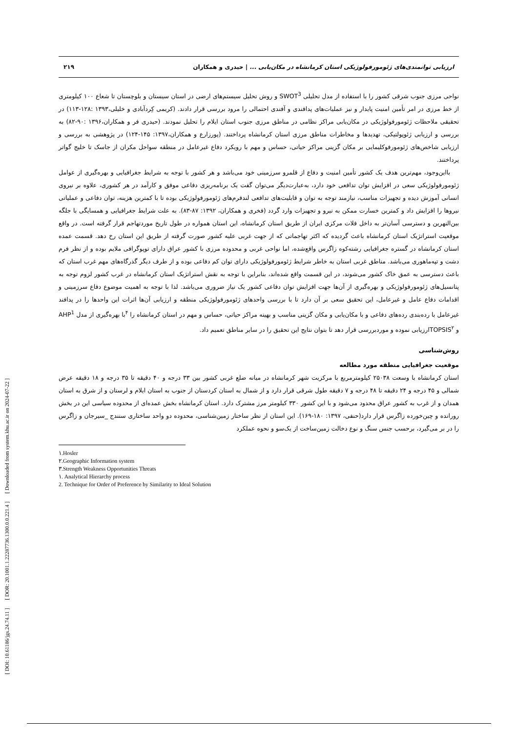[ DOI: 10.61186/jgs.24.74.11 ] [ DOR: 20.1001.1.22287736.1300.0.0.221.4 ] [ Downloaded from system.khu.ac.ir on 2024-07-22 ]
۲۱۹ ارزیابی توانمندی‌های ژئومورفولوژیکی استان کرمانشاه در مکان‌یابی ... | حیدری و همکاران
نواحی مرزی جنوب شرقی کشور را با استفاده از مدل تحلیلی SWOT<sup>3</sup> و روش تحلیل سیستم‌های ارضی در استان سیستان و بلوچستان تا شعاع ۱۰۰ کیلومتری از خط مرزی در امر تأمین امنیت پایدار و نیز عملیات‌های پدافندی و آفندی احتمالی را مرود بررسی قرار دادند. (کریمی کِردآبادی و خلیلی،۱۳۹۳ :۱۲۸-۱۱۳) در تحقیقی ملاحظات ژئومورفولوژیکی در مکان‌یابی مراکز نظامی در مناطق مرزی جنوب استان ایلام را تحلیل نمودند. (حیدری فر و همکاران،۱۳۹۶ :۹۰-۸۲) به بررسی و ارزیابی ژئوپولتیکی، تهدیدها و مخاطرات مناطق مرزی استان کرمانشاه پرداختند. (پورزارع و همکاران،۱۳۹۷: ۱۴۵-۱۲۴) در پژوهشی به بررسی و ارزیابی شاخص‌های ژئومورفوکلیمایی بر مکان گزینی مراکز حیاتی، حساس و مهم با رویکرد دفاع غیرعامل در منطقه سواحل مکران از جاسک تا خلیج گواتر پرداختند.
بااین‌وجود، مهم‌ترین هدف یک کشور تأمین امنیت و دفاع از قلمرو سرزمینی خود می‌باشد و هر کشور با توجه به شرایط جغرافیایی و بهره‌گیری از عوامل ژئومورفولوژیکی سعی در افزایش توان تدافعی خود دارد، به‌عبارت‌دیگر می‌توان گفت یک برنامه‌ریزی دفاعی موفق و کارآمد در هر کشوری، علاوه بر نیروی انسانی آموزش دیده و تجهیزات مناسب، نیازمند توجه به توان و قابلیت‌های تدافعی لندفرم‌های ژئومورفولوژیکی بوده تا با کمترین هزینه، توان دفاعی و عملیاتی نیروها را افزایش داد و کمترین خسارت ممکن به نیرو و تجهیزات وارد گردد (فخری و همکاران، ۱۳۹۲: ۸۷-۸۳). به علت شرایط جغرافیایی و همسایگی با جلگه بین‌النهرین و دسترسی آسان‌تر به داخل فلات مرکزی ایران از طریق استان کرمانشاه، این استان همواره در طول تاریخ موردتهاجم قرار گرفته است. در واقع موقعیت استراتژیک استان کرمانشاه باعث گردیده که اکثر تهاجماتی که از جهت غربی علیه کشور صورت گرفته از طریق این استان رخ دهد. قسمت عمده استان کرمانشاه در گستره جغرافیایی رشته‌کوه زاگرس واقع‌شده، اما نواحی غربی و محدوده مرزی با کشور عراق دارای توپوگرافی ملایم بوده و از نظر فرم دشت و تپه‌ماهوری می‌باشد. مناطق غربی استان به خاطر شرایط ژئومورفولوژیکی دارای توان کم دفاعی بوده و از طرف دیگر گذرگاه‌های مهم غرب استان که باعث دسترسی به عمق خاک کشور می‌شوند، در این قسمت واقع شده‌اند، بنابراین با توجه به نقش استراتژیک استان کرمانشاه در غرب کشور لزوم توجه به پتانسیل‌های ژئومورفولوژیکی و بهره‌گیری از آن‌ها جهت افزایش توان دفاعی کشور یک نیاز ضروری می‌باشد. لذا با توجه به اهمیت موضوع دفاع سرزمینی و اقدامات دفاع عامل و غیرعامل، این تحقیق سعی بر آن دارد تا با بررسی واحدهای ژئومورفولوژیکی منطقه و ارزیابی آن‌ها اثرات این واحدها را در پدافند غیرعامل با رده‌بندی رده‌های دفاعی و با مکان‌یابی و مکان گزینی مناسب و بهینه مراکز حیاتی، حساس و مهم در استان کرمانشاه را <sup>۴</sup>با بهره‌گیری از مدل AHP<sup>1</sup> و TOPSIS<sup>۲</sup>ارزیابی نموده و موردبررسی قرار دهد تا بتوان نتایج این تحقیق را در سایر مناطق تعمیم داد.
روش‌شناسی
موقعیت جغرافیایی منطقه مورد مطالعه
استان کرمانشاه با وسعت ۲۵۰۳۸ کیلومترمربع با مرکزیت شهر کرمانشاه در میانه ضلع غربی کشور بین ۳۳ درجه و ۴۰ دقیقه تا ۳۵ درجه و ۱۸ دقیقه عرض شمالی و ۴۵ درجه و ۲۴ دقیقه تا ۴۸ درجه و ۷ دقیقه طول شرقی قرار دارد و از شمال به استان کردستان از جنوب به استان ایلام و لرستان و از شرق به استان همدان و از غرب به کشور عراق محدود می‌شود و با این کشور ۳۳۰ کیلومتر مرز مشترک دارد. استان کرمانشاه بخش عمده‌ای از محدوده سیاسی این در بخش رورانده و چین‌خورده زاگرس قرار دارد(حنفی، ۱۳۹۷: ۱۸۰-۱۶۹). این استان از نظر ساختار زمین‌شناسی، محدوده دو واحد ساختاری سنندج _سیرجان و زاگرس را در بر می‌گیرد، برحسب جنس سنگ و نوع دخالت زمین‌ساخت از یک‌سو و نحوه عملکرد
۱.Hosler
۲.Geographic Information system
۳.Strength Weakness Opportunities Threats
۱. Analytical Hierarchy process
2. Technique for Order of Preference by Similarity to Ideal Solution